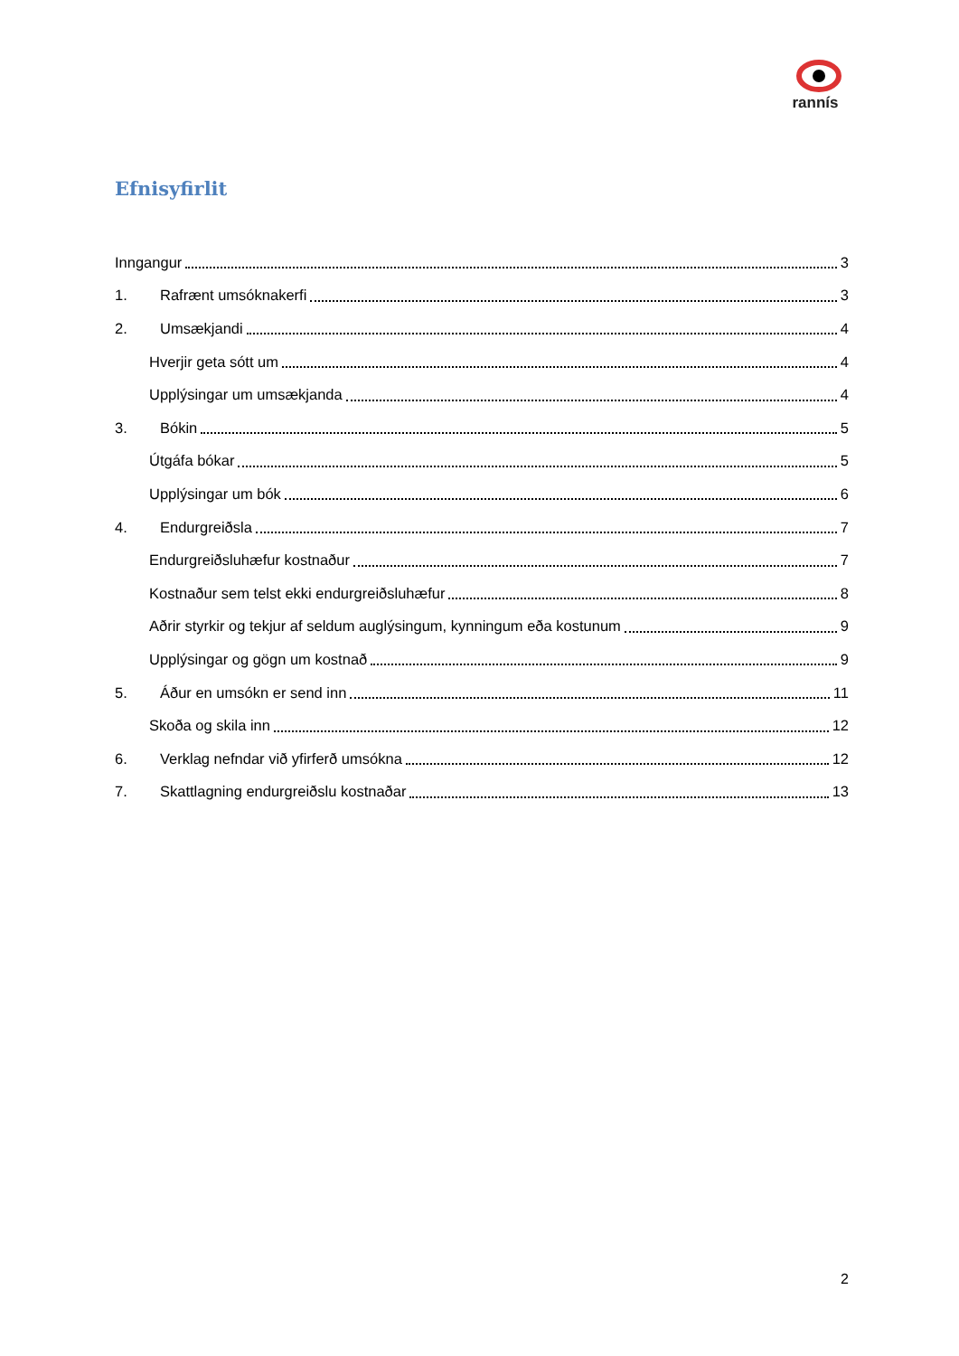rannís
Efnisyfirlit
Inngangur 3
1. Rafrænt umsóknakerfi 3
2. Umsækjandi 4
Hverjir geta sótt um 4
Upplýsingar um umsækjanda 4
3. Bókin 5
Útgáfa bókar 5
Upplýsingar um bók 6
4. Endurgreiðsla 7
Endurgreiðsluhæfur kostnaður 7
Kostnaður sem telst ekki endurgreiðsluhæfur 8
Aðrir styrkir og tekjur af seldum auglýsingum, kynningum eða kostunum 9
Upplýsingar og gögn um kostnað 9
5. Áður en umsókn er send inn 11
Skoða og skila inn 12
6. Verklag nefndar við yfirferð umsókna 12
7. Skattlagning endurgreiðslu kostnaðar 13
2